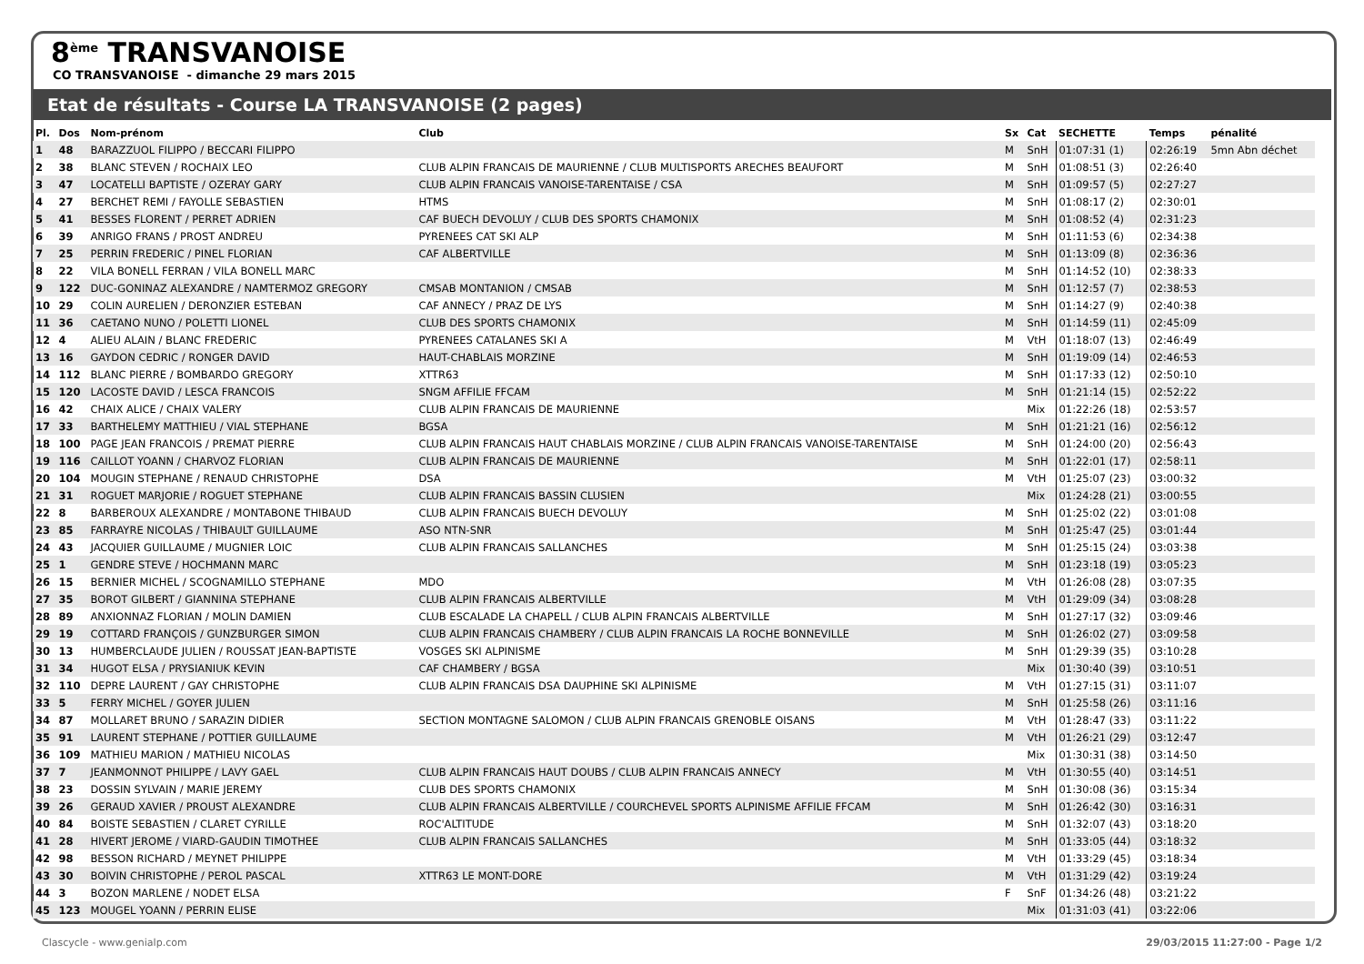8<sup>ème</sup> TRANSVANOISE
CO TRANSVANOISE - dimanche 29 mars 2015
Etat de résultats - Course LA TRANSVANOISE (2 pages)
| Pl. | Dos | Nom-prénom | Club | Sx | Cat | SECHETTE | Temps | pénalité |
| --- | --- | --- | --- | --- | --- | --- | --- | --- |
| 1 | 48 | BARAZZUOL FILIPPO / BECCARI FILIPPO | | M | SnH | 01:07:31 (1) | 02:26:19 | 5mn Abn déchet |
| 2 | 38 | BLANC STEVEN / ROCHAIX LEO | CLUB ALPIN FRANCAIS DE MAURIENNE / CLUB MULTISPORTS ARECHES BEAUFORT | M | SnH | 01:08:51 (3) | 02:26:40 | |
| 3 | 47 | LOCATELLI BAPTISTE / OZERAY GARY | CLUB ALPIN FRANCAIS VANOISE-TARENTAISE / CSA | M | SnH | 01:09:57 (5) | 02:27:27 | |
| 4 | 27 | BERCHET REMI / FAYOLLE SEBASTIEN | HTMS | M | SnH | 01:08:17 (2) | 02:30:01 | |
| 5 | 41 | BESSES FLORENT / PERRET ADRIEN | CAF BUECH DEVOLUY / CLUB DES SPORTS CHAMONIX | M | SnH | 01:08:52 (4) | 02:31:23 | |
| 6 | 39 | ANRIGO FRANS / PROST ANDREU | PYRENEES CAT SKI ALP | M | SnH | 01:11:53 (6) | 02:34:38 | |
| 7 | 25 | PERRIN FREDERIC / PINEL FLORIAN | CAF ALBERTVILLE | M | SnH | 01:13:09 (8) | 02:36:36 | |
| 8 | 22 | VILA BONELL FERRAN / VILA BONELL MARC | | M | SnH | 01:14:52 (10) | 02:38:33 | |
| 9 | 122 | DUC-GONINAZ ALEXANDRE / NAMTERMOZ GREGORY | CMSAB MONTANION / CMSAB | M | SnH | 01:12:57 (7) | 02:38:53 | |
| 10 | 29 | COLIN AURELIEN / DERONZIER ESTEBAN | CAF ANNECY / PRAZ DE LYS | M | SnH | 01:14:27 (9) | 02:40:38 | |
| 11 | 36 | CAETANO NUNO / POLETTI LIONEL | CLUB DES SPORTS CHAMONIX | M | SnH | 01:14:59 (11) | 02:45:09 | |
| 12 | 4 | ALIEU ALAIN / BLANC FREDERIC | PYRENEES CATALANES SKI A | M | VtH | 01:18:07 (13) | 02:46:49 | |
| 13 | 16 | GAYDON CEDRIC / RONGER DAVID | HAUT-CHABLAIS MORZINE | M | SnH | 01:19:09 (14) | 02:46:53 | |
| 14 | 112 | BLANC PIERRE / BOMBARDO GREGORY | XTTR63 | M | SnH | 01:17:33 (12) | 02:50:10 | |
| 15 | 120 | LACOSTE DAVID / LESCA FRANCOIS | SNGM AFFILIE FFCAM | M | SnH | 01:21:14 (15) | 02:52:22 | |
| 16 | 42 | CHAIX ALICE / CHAIX VALERY | CLUB ALPIN FRANCAIS DE MAURIENNE | | Mix | 01:22:26 (18) | 02:53:57 | |
| 17 | 33 | BARTHELEMY MATTHIEU / VIAL STEPHANE | BGSA | M | SnH | 01:21:21 (16) | 02:56:12 | |
| 18 | 100 | PAGE JEAN FRANCOIS / PREMAT PIERRE | CLUB ALPIN FRANCAIS HAUT CHABLAIS MORZINE / CLUB ALPIN FRANCAIS VANOISE-TARENTAISE | M | SnH | 01:24:00 (20) | 02:56:43 | |
| 19 | 116 | CAILLOT YOANN / CHARVOZ FLORIAN | CLUB ALPIN FRANCAIS DE MAURIENNE | M | SnH | 01:22:01 (17) | 02:58:11 | |
| 20 | 104 | MOUGIN STEPHANE / RENAUD CHRISTOPHE | DSA | M | VtH | 01:25:07 (23) | 03:00:32 | |
| 21 | 31 | ROGUET MARJORIE / ROGUET STEPHANE | CLUB ALPIN FRANCAIS BASSIN CLUSIEN | | Mix | 01:24:28 (21) | 03:00:55 | |
| 22 | 8 | BARBEROUX ALEXANDRE / MONTABONE THIBAUD | CLUB ALPIN FRANCAIS BUECH DEVOLUY | M | SnH | 01:25:02 (22) | 03:01:08 | |
| 23 | 85 | FARRAYRE NICOLAS / THIBAULT GUILLAUME | ASO NTN-SNR | M | SnH | 01:25:47 (25) | 03:01:44 | |
| 24 | 43 | JACQUIER GUILLAUME / MUGNIER LOIC | CLUB ALPIN FRANCAIS SALLANCHES | M | SnH | 01:25:15 (24) | 03:03:38 | |
| 25 | 1 | GENDRE STEVE / HOCHMANN MARC | | M | SnH | 01:23:18 (19) | 03:05:23 | |
| 26 | 15 | BERNIER MICHEL / SCOGNAMILLO STEPHANE | MDO | M | VtH | 01:26:08 (28) | 03:07:35 | |
| 27 | 35 | BOROT GILBERT / GIANNINA STEPHANE | CLUB ALPIN FRANCAIS ALBERTVILLE | M | VtH | 01:29:09 (34) | 03:08:28 | |
| 28 | 89 | ANXIONNAZ FLORIAN / MOLIN DAMIEN | CLUB ESCALADE LA CHAPELL / CLUB ALPIN FRANCAIS ALBERTVILLE | M | SnH | 01:27:17 (32) | 03:09:46 | |
| 29 | 19 | COTTARD FRANÇOIS / GUNZBURGER SIMON | CLUB ALPIN FRANCAIS CHAMBERY / CLUB ALPIN FRANCAIS LA ROCHE BONNEVILLE | M | SnH | 01:26:02 (27) | 03:09:58 | |
| 30 | 13 | HUMBERCLAUDE JULIEN / ROUSSAT JEAN-BAPTISTE | VOSGES SKI ALPINISME | M | SnH | 01:29:39 (35) | 03:10:28 | |
| 31 | 34 | HUGOT ELSA / PRYSIANIUK KEVIN | CAF CHAMBERY / BGSA | | Mix | 01:30:40 (39) | 03:10:51 | |
| 32 | 110 | DEPRE LAURENT / GAY CHRISTOPHE | CLUB ALPIN FRANCAIS DSA DAUPHINE SKI ALPINISME | M | VtH | 01:27:15 (31) | 03:11:07 | |
| 33 | 5 | FERRY MICHEL / GOYER JULIEN | | M | SnH | 01:25:58 (26) | 03:11:16 | |
| 34 | 87 | MOLLARET BRUNO / SARAZIN DIDIER | SECTION MONTAGNE SALOMON / CLUB ALPIN FRANCAIS GRENOBLE OISANS | M | VtH | 01:28:47 (33) | 03:11:22 | |
| 35 | 91 | LAURENT STEPHANE / POTTIER GUILLAUME | | M | VtH | 01:26:21 (29) | 03:12:47 | |
| 36 | 109 | MATHIEU MARION / MATHIEU NICOLAS | | | Mix | 01:30:31 (38) | 03:14:50 | |
| 37 | 7 | JEANMONNOT PHILIPPE / LAVY GAEL | CLUB ALPIN FRANCAIS HAUT DOUBS / CLUB ALPIN FRANCAIS ANNECY | M | VtH | 01:30:55 (40) | 03:14:51 | |
| 38 | 23 | DOSSIN SYLVAIN / MARIE JEREMY | CLUB DES SPORTS CHAMONIX | M | SnH | 01:30:08 (36) | 03:15:34 | |
| 39 | 26 | GERAUD XAVIER / PROUST ALEXANDRE | CLUB ALPIN FRANCAIS ALBERTVILLE / COURCHEVEL SPORTS ALPINISME AFFILIE FFCAM | M | SnH | 01:26:42 (30) | 03:16:31 | |
| 40 | 84 | BOISTE SEBASTIEN / CLARET CYRILLE | ROC'ALTITUDE | M | SnH | 01:32:07 (43) | 03:18:20 | |
| 41 | 28 | HIVERT JEROME / VIARD-GAUDIN TIMOTHEE | CLUB ALPIN FRANCAIS SALLANCHES | M | SnH | 01:33:05 (44) | 03:18:32 | |
| 42 | 98 | BESSON RICHARD / MEYNET PHILIPPE | | M | VtH | 01:33:29 (45) | 03:18:34 | |
| 43 | 30 | BOIVIN CHRISTOPHE / PEROL PASCAL | XTTR63 LE MONT-DORE | M | VtH | 01:31:29 (42) | 03:19:24 | |
| 44 | 3 | BOZON MARLENE / NODET ELSA | | F | SnF | 01:34:26 (48) | 03:21:22 | |
| 45 | 123 | MOUGEL YOANN / PERRIN ELISE | | | Mix | 01:31:03 (41) | 03:22:06 | |
Clascycle - www.genialp.com 29/03/2015 11:27:00 - Page 1/2